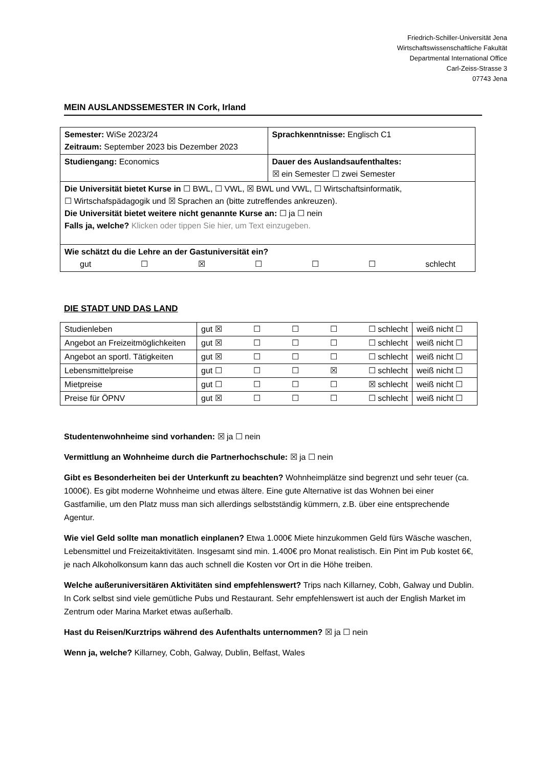Friedrich-Schiller-Universität Jena
Wirtschaftswissenschaftliche Fakultät
Departmental International Office
Carl-Zeiss-Strasse 3
07743 Jena
MEIN AUSLANDSSEMESTER IN Cork, Irland
| Semester: WiSe 2023/24 Zeitraum: September 2023 bis Dezember 2023 | Sprachkenntnisse: Englisch C1 |
| Studiengang: Economics | Dauer des Auslandsaufenthaltes: ☒ ein Semester ☐ zwei Semester |
| Die Universität bietet Kurse in ☐ BWL, ☐ VWL, ☒ BWL und VWL, ☐ Wirtschaftsinformatik, ☐ Wirtschafspädagogik und ☒ Sprachen an (bitte zutreffendes ankreuzen). Die Universität bietet weitere nicht genannte Kurse an: ☐ ja ☐ nein Falls ja, welche? Klicken oder tippen Sie hier, um Text einzugeben. | |
| Wie schätzt du die Lehre an der Gastuniversität ein? gut ☐ ☒ ☐ ☐ ☐ schlecht | |
DIE STADT UND DAS LAND
| Studienleben | gut ☒ ☐ ☐ ☐ ☐ schlecht | weiß nicht ☐ |
| Angebot an Freizeitmöglichkeiten | gut ☒ ☐ ☐ ☐ ☐ schlecht | weiß nicht ☐ |
| Angebot an sportl. Tätigkeiten | gut ☒ ☐ ☐ ☐ ☐ schlecht | weiß nicht ☐ |
| Lebensmittelpreise | gut ☐ ☐ ☐ ☒ ☐ schlecht | weiß nicht ☐ |
| Mietpreise | gut ☐ ☐ ☐ ☐ ☒ schlecht | weiß nicht ☐ |
| Preise für ÖPNV | gut ☒ ☐ ☐ ☐ ☐ schlecht | weiß nicht ☐ |
Studentenwohnheime sind vorhanden: ☒ ja ☐ nein
Vermittlung an Wohnheime durch die Partnerhochschule: ☒ ja ☐ nein
Gibt es Besonderheiten bei der Unterkunft zu beachten? Wohnheimplätze sind begrenzt und sehr teuer (ca. 1000€). Es gibt moderne Wohnheime und etwas ältere. Eine gute Alternative ist das Wohnen bei einer Gastfamilie, um den Platz muss man sich allerdings selbstständig kümmern, z.B. über eine entsprechende Agentur.
Wie viel Geld sollte man monatlich einplanen? Etwa 1.000€ Miete hinzukommen Geld fürs Wäsche waschen, Lebensmittel und Freizeitaktivitäten. Insgesamt sind min. 1.400€ pro Monat realistisch. Ein Pint im Pub kostet 6€, je nach Alkoholkonsum kann das auch schnell die Kosten vor Ort in die Höhe treiben.
Welche außeruniversitären Aktivitäten sind empfehlenswert? Trips nach Killarney, Cobh, Galway und Dublin. In Cork selbst sind viele gemütliche Pubs und Restaurant. Sehr empfehlenswert ist auch der English Market im Zentrum oder Marina Market etwas außerhalb.
Hast du Reisen/Kurztrips während des Aufenthalts unternommen? ☒ ja ☐ nein
Wenn ja, welche? Killarney, Cobh, Galway, Dublin, Belfast, Wales